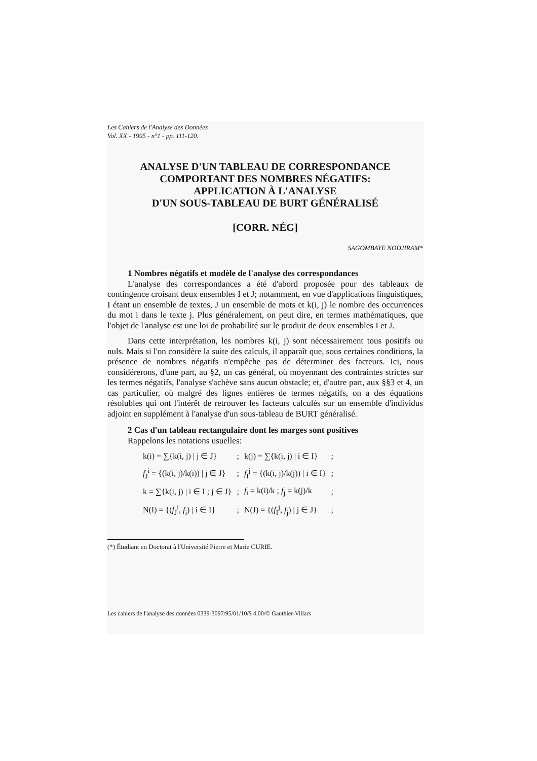Les Cahiers de l'Analyse des Données
Vol. XX - 1995 - n°1 - pp. 111-120.
ANALYSE D'UN TABLEAU DE CORRESPONDANCE
COMPORTANT DES NOMBRES NÉGATIFS:
APPLICATION À L'ANALYSE
D'UN SOUS-TABLEAU DE BURT GÉNÉRALISÉ
[CORR. NÉG]
SAGOMBAYE NODJIRAM*
1 Nombres négatifs et modèle de l'analyse des correspondances
L'analyse des correspondances a été d'abord proposée pour des tableaux de contingence croisant deux ensembles I et J; notamment, en vue d'applications linguistiques, I étant un ensemble de textes, J un ensemble de mots et k(i, j) le nombre des occurrences du mot i dans le texte j. Plus généralement, on peut dire, en termes mathématiques, que l'objet de l'analyse est une loi de probabilité sur le produit de deux ensembles I et J.
Dans cette interprétation, les nombres k(i, j) sont nécessairement tous positifs ou nuls. Mais si l'on considère la suite des calculs, il apparaît que, sous certaines conditions, la présence de nombres négatifs n'empêche pas de déterminer des facteurs. Ici, nous considérerons, d'une part, au §2, un cas général, où moyennant des contraintes strictes sur les termes négatifs, l'analyse s'achève sans aucun obstacle; et, d'autre part, aux §§3 et 4, un cas particulier, où malgré des lignes entières de termes négatifs, on a des équations résolubles qui ont l'intérêt de retrouver les facteurs calculés sur un ensemble d'individus adjoint en supplément à l'analyse d'un sous-tableau de BURT généralisé.
2 Cas d'un tableau rectangulaire dont les marges sont positives
Rappelons les notations usuelles:
| k(i) = ∑{k(i, j) / j ∈ J} | ; | k(j) = ∑{k(i, j) / i ∈ I} | ; |
| f<sub>J</sub><sup>i</sup> = {(k(i, j)/k(i)) / j ∈ J} | ; | f<sub>I</sub><sup>j</sup> = {(k(i, j)/k(j)) / i ∈ I} | ; |
| k = ∑{k(i, j) / i ∈ I ; j ∈ J} | ; | f<sub>i</sub> = k(i)/k ; f<sub>j</sub> = k(j)/k | ; |
| N(I) = {( f<sub>J</sub><sup>i</sup>, f<sub>i</sub>) / i ∈ I} | ; | N(J) = {( f<sub>I</sub><sup>j</sup>, f<sub>j</sub>) / j ∈ J} | ; |
(*) Étudiant en Doctorat à l'Université Pierre et Marie CURIE.
Les cahiers de l'analyse des données 0339-3097/95/01/10/$ 4.00/© Gauthier-Villars